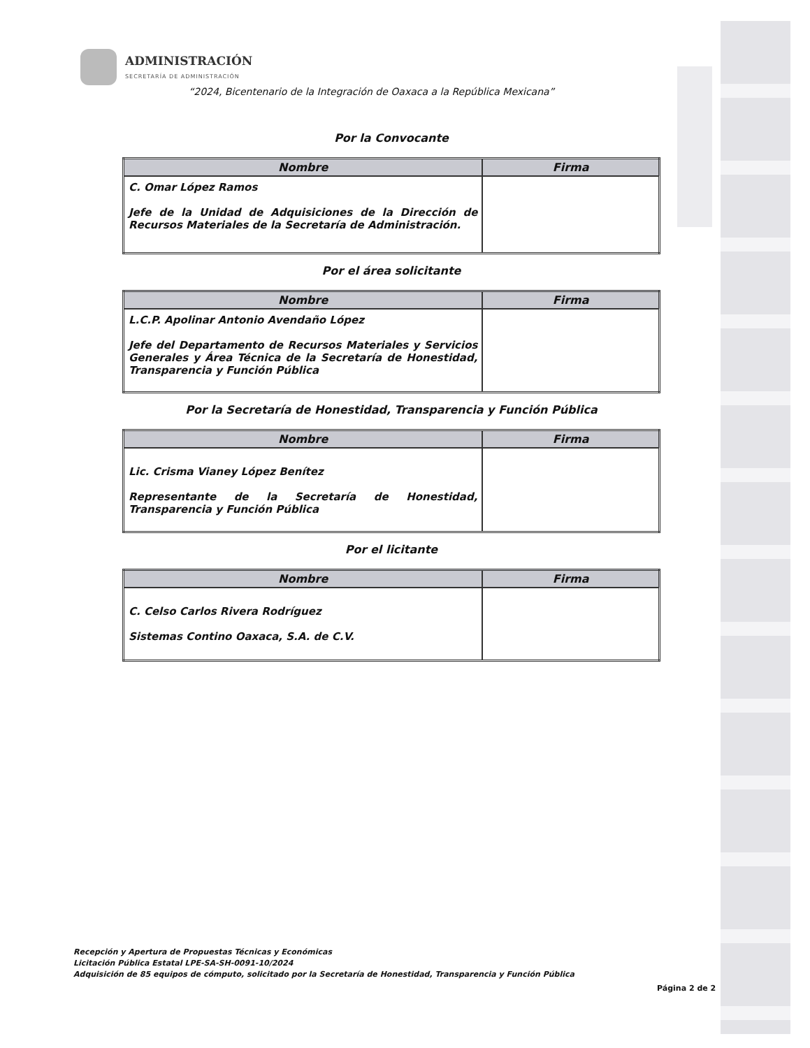ADMINISTRACIÓN
SECRETARÍA DE ADMINISTRACIÓN
“2024, Bicentenario de la Integración de Oaxaca a la República Mexicana”
Por la Convocante
| Nombre | Firma |
| --- | --- |
| C. Omar López Ramos Jefe de la Unidad de Adquisiciones de la Dirección de Recursos Materiales de la Secretaría de Administración. | |
Por el área solicitante
| Nombre | Firma |
| --- | --- |
| L.C.P. Apolinar Antonio Avendaño López Jefe del Departamento de Recursos Materiales y Servicios Generales y Área Técnica de la Secretaría de Honestidad, Transparencia y Función Pública | |
Por la Secretaría de Honestidad, Transparencia y Función Pública
| Nombre | Firma |
| --- | --- |
| Lic. Crisma Vianey López Benítez Representante de la Secretaría de Honestidad, Transparencia y Función Pública | |
Por el licitante
| Nombre | Firma |
| --- | --- |
| C. Celso Carlos Rivera Rodríguez Sistemas Contino Oaxaca, S.A. de C.V. | |
Recepción y Apertura de Propuestas Técnicas y Económicas
Licitación Pública Estatal LPE-SA-SH-0091-10/2024
Adquisición de 85 equipos de cómputo, solicitado por la Secretaría de Honestidad, Transparencia y Función Pública
Página 2 de 2